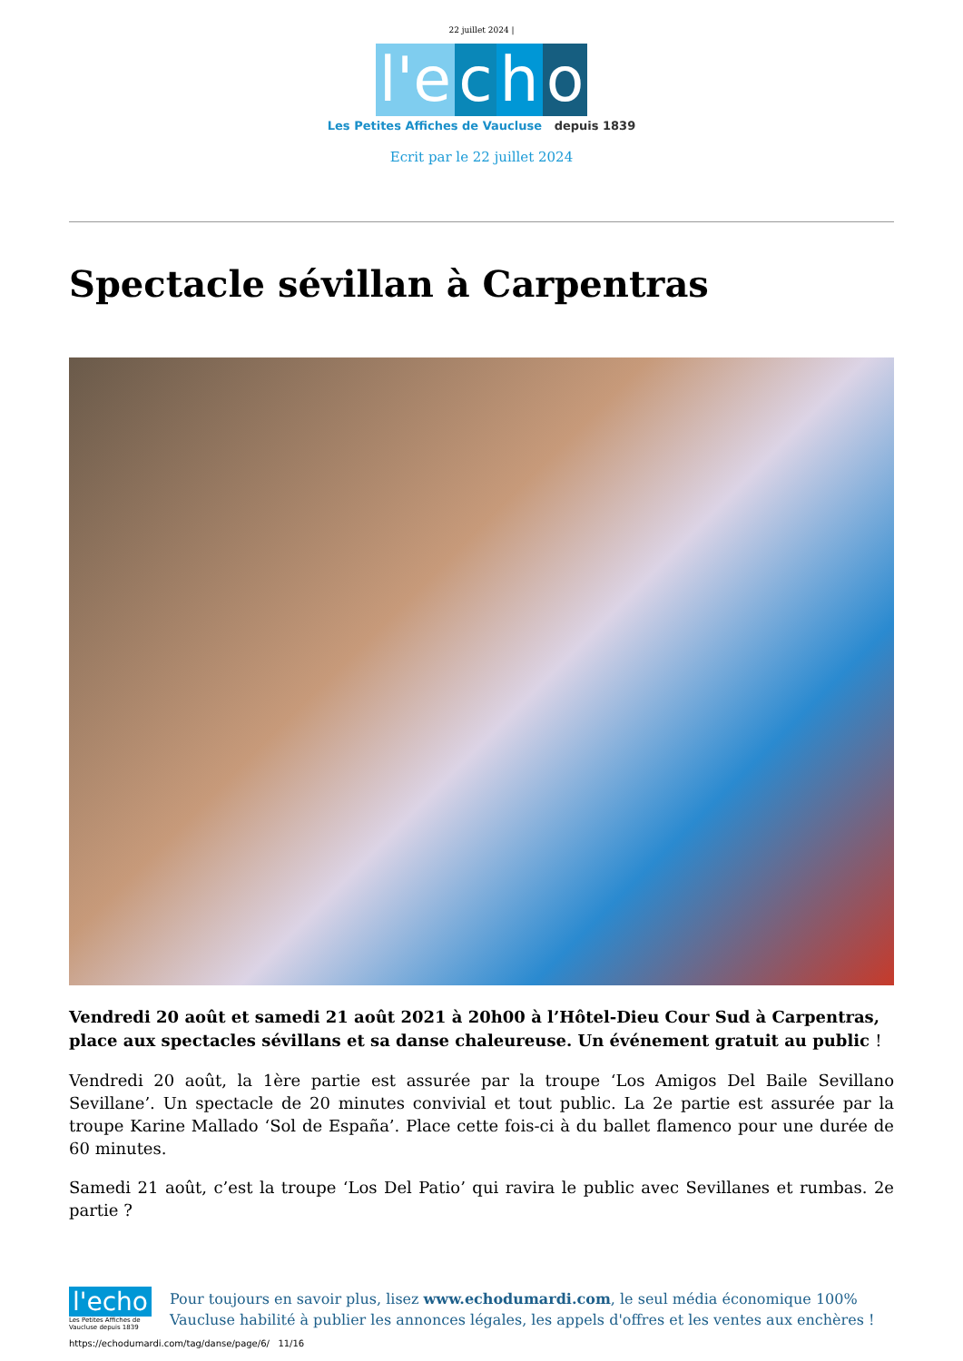22 juillet 2024 |
l'e c h o
Les Petites Affiches de Vaucluse depuis 1839
Ecrit par le 22 juillet 2024
Spectacle sévillan à Carpentras
Vendredi 20 août et samedi 21 août 2021 à 20h00 à l’Hôtel-Dieu Cour Sud à Carpentras, place aux spectacles sévillans et sa danse chaleureuse. Un événement gratuit au public !
Vendredi 20 août, la 1ère partie est assurée par la troupe ‘Los Amigos Del Baile Sevillano Sevillane’. Un spectacle de 20 minutes convivial et tout public. La 2e partie est assurée par la troupe Karine Mallado ‘Sol de España’. Place cette fois-ci à du ballet flamenco pour une durée de 60 minutes.
Samedi 21 août, c’est la troupe ‘Los Del Patio’ qui ravira le public avec Sevillanes et rumbas. 2e partie ?
l'echo
Les Petites Affiches de Vaucluse depuis 1839
Pour toujours en savoir plus, lisez www.echodumardi.com, le seul média économique 100% Vaucluse habilité à publier les annonces légales, les appels d'offres et les ventes aux enchères !
https://echodumardi.com/tag/danse/page/6/ 11/16